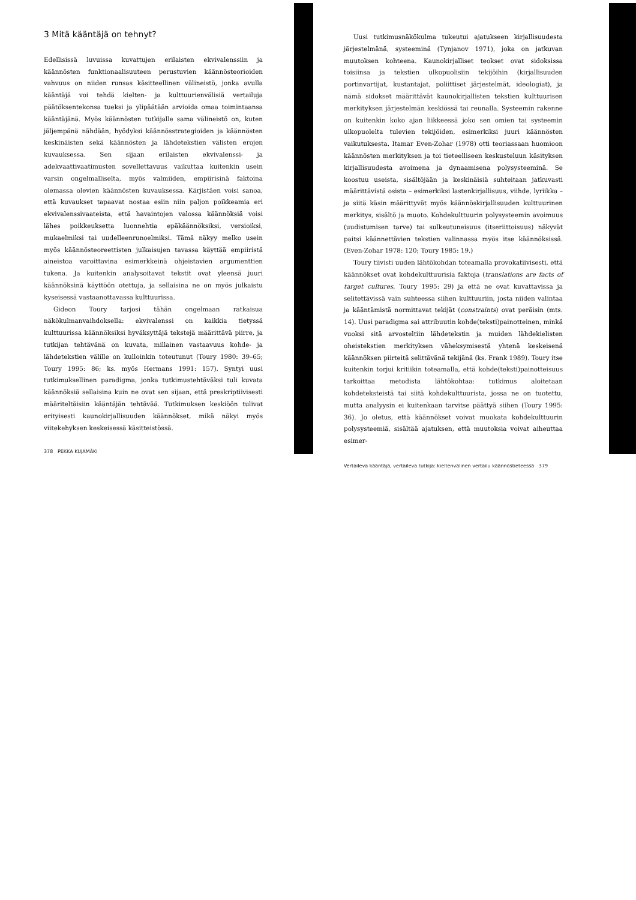3 Mitä kääntäjä on tehnyt?
Edellisissä luvuissa kuvattujen erilaisten ekvivalenssiin ja käännösten funktionaalisuuteen perustuvien käännösteorioiden vahvuus on niiden runsas käsitteellinen välineistö, jonka avulla kääntäjä voi tehdä kielten- ja kulttuurienvälisiä vertailuja päätöksentekonsa tueksi ja ylipäätään arvioida omaa toimintaansa kääntäjänä. Myös käännösten tutkijalle sama välineistö on, kuten jäljempänä nähdään, hyödyksi käännösstrategioiden ja käännösten keskinäisten sekä käännösten ja lähdetekstien välisten erojen kuvauksessa. Sen sijaan erilaisten ekvivalenssi- ja adekvaattivaatimusten sovellettavuus vaikuttaa kuitenkin usein varsin ongelmalliselta, myös valmiiden, empiirisinä faktoina olemassa olevien käännösten kuvauksessa. Kärjistäen voisi sanoa, että kuvaukset tapaavat nostaa esiin niin paljon poikkeamia eri ekvivalenssivaateista, että havaintojen valossa käännöksiä voisi lähes poikkeuksetta luonnehtia epäkäännöksiksi, versioiksi, mukaelmiksi tai uudelleenrunoelmiksi. Tämä näkyy melko usein myös käännösteoreettisten julkaisujen tavassa käyttää empiiristä aineistoa varoittavina esimerkkeinä ohjeistavien argumenttien tukena. Ja kuitenkin analysoitavat tekstit ovat yleensä juuri käännöksinä käyttöön otettuja, ja sellaisina ne on myös julkaistu kyseisessä vastaanottavassa kulttuurissa.
Gideon Toury tarjosi tähän ongelmaan ratkaisua näkökulmanvaihdoksella: ekvivalenssi on kaikkia tietyssä kulttuurissa käännöksiksi hyväksyttäjä tekstejä määrittävä piirre, ja tutkijan tehtävänä on kuvata, millainen vastaavuus kohde- ja lähdetekstien välille on kulloinkin toteutunut (Toury 1980: 39–65; Toury 1995: 86; ks. myös Hermans 1991: 157). Syntyi uusi tutkimuksellinen paradigma, jonka tutkimustehtäväksi tuli kuvata käännöksiä sellaisina kuin ne ovat sen sijaan, että preskriptiivisesti määriteltäisiin kääntäjän tehtävää. Tutkimuksen keskiöön tulivat erityisesti kaunokirjallisuuden käännökset, mikä näkyi myös viitekehyksen keskeisessä käsitteistössä.
378 PEKKA KUJAMÄKI
Uusi tutkimusnäkökulma tukeutui ajatukseen kirjallisuudesta järjestelmänä, systeeminä (Tynjanov 1971), joka on jatkuvan muutoksen kohteena. Kaunokirjalliset teokset ovat sidoksissa toisiinsa ja tekstien ulkopuolisiin tekijöihin (kirjallisuuden portinvartijat, kustantajat, poliittiset järjestelmät, ideologiat), ja nämä sidokset määrittävät kaunokirjallisten tekstien kulttuurisen merkityksen järjestelmän keskiössä tai reunalla. Systeemin rakenne on kuitenkin koko ajan liikkeessä joko sen omien tai systeemin ulkopuolelta tulevien tekijöiden, esimerkiksi juuri käännösten vaikutuksesta. Itamar Even-Zohar (1978) otti teoriassaan huomioon käännösten merkityksen ja toi tieteelliseen keskusteluun käsityksen kirjallisuudesta avoimena ja dynaamisena polysysteeminä. Se koostuu useista, sisältöjään ja keskinäisiä suhteitaan jatkuvasti määrittävistä osista – esimerkiksi lastenkirjallisuus, viihde, lyriikka – ja siitä käsin määrittyvät myös käännöskirjallisuuden kulttuurinen merkitys, sisältö ja muoto. Kohdekulttuurin polysysteemin avoimuus (uudistumisen tarve) tai sulkeutuneisuus (itseriittoisuus) näkyvät paitsi käännettävien tekstien valinnassa myös itse käännöksissä. (Even-Zohar 1978: 120; Toury 1985: 19.)
Toury tiivisti uuden lähtökohdan toteamalla provokatiivisesti, että käännökset ovat kohdekulttuurisia faktoja (translations are facts of target cultures, Toury 1995: 29) ja että ne ovat kuvattavissa ja selitettävissä vain suhteessa siihen kulttuuriin, josta niiden valintaa ja kääntämistä normittavat tekijät (constraints) ovat peräisin (mts. 14). Uusi paradigma sai attribuutin kohde(teksti)painotteinen, minkä vuoksi sitä arvosteltiin lähdetekstin ja muiden lähdekielisten oheistekstien merkityksen väheksymisestä yhtenä keskeisenä käännöksen piirteitä selittävänä tekijänä (ks. Frank 1989). Toury itse kuitenkin torjui kritiikin toteamalla, että kohde(teksti)painotteisuus tarkoittaa metodista lähtökohtaa: tutkimus aloitetaan kohdeteksteistä tai siitä kohdekulttuurista, jossa ne on tuotettu, mutta analyysin ei kuitenkaan tarvitse päättyä siihen (Toury 1995: 36). Jo oletus, että käännökset voivat muokata kohdekulttuurin polysysteemiä, sisältää ajatuksen, että muutoksia voivat aiheuttaa esimer-
Vertaileva kääntäjä, vertaileva tutkija: kieltenvälinen vertailu käännöstieteessä 379